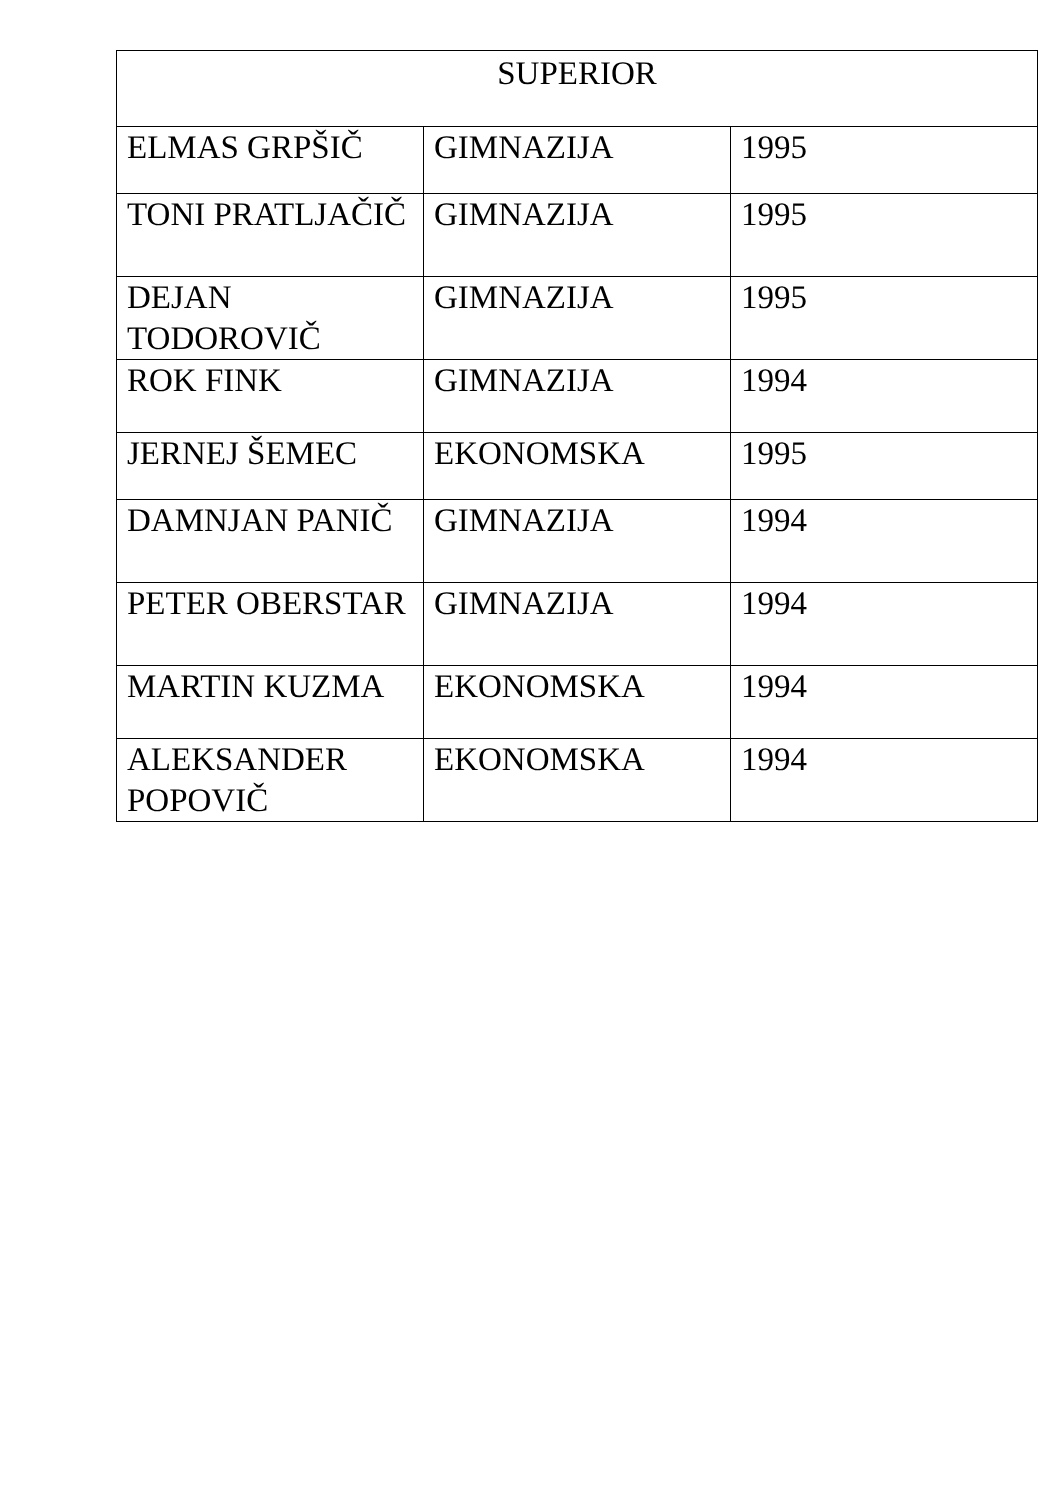| SUPERIOR | | |
| --- | --- | --- |
| ELMAS GRPŠIČ | GIMNAZIJA | 1995 |
| TONI PRATLJAČIČ | GIMNAZIJA | 1995 |
| DEJAN TODOROVIČ | GIMNAZIJA | 1995 |
| ROK FINK | GIMNAZIJA | 1994 |
| JERNEJ ŠEMEC | EKONOMSKA | 1995 |
| DAMNJAN PANIČ | GIMNAZIJA | 1994 |
| PETER OBERSTAR | GIMNAZIJA | 1994 |
| MARTIN KUZMA | EKONOMSKA | 1994 |
| ALEKSANDER POPOVIČ | EKONOMSKA | 1994 |